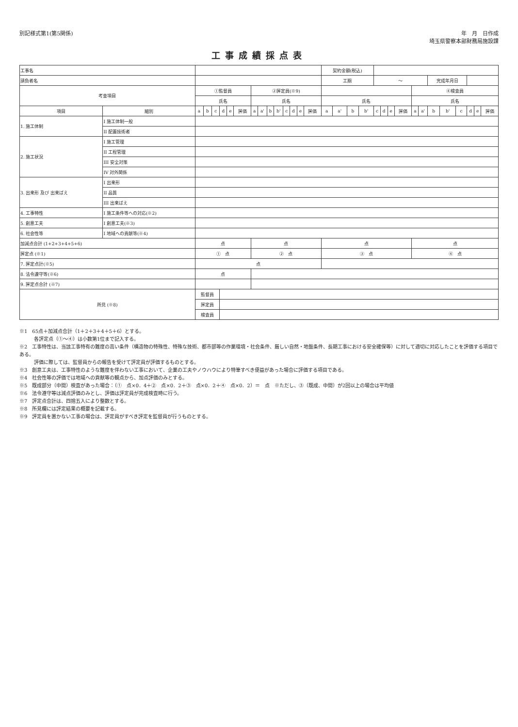別記様式第1(第5関係) 年　月　日作成
埼玉県警察本部財務局施設課
工事成績採点表
| 工事名 | | | | | | | | | | | | | | | | 契約金額(税込) | | | | | | | | | | | | | | | |
| 請負者名 | | | | | | | | | | | | | | | | 工期 | | | | ～ | | | | | | 完成年月日 | | | | | |
| 考査項目 | | ①監督員 | | | | | | ②評定員(※9) | | | | | | | | | | | | | | | | ④検査員 | | | | | | | |
| | | 氏名 | | | | | | 氏名 | | | | | | | | 氏名 | | | | | | | | 氏名 | | | | | | | |
| 項目 | 細別 | a | b | c | d | e | 評価 | a | a' | b | b' | c | d | e | 評価 | a | a' | b | b' | c | d | e | 評価 | a | a' | b | b' | c | d | e | 評価 |
| 1. 施工体制 | I 施工体制一般 | | | | | | | | | | | | | | | | | | | | | | | | | | | | | | |
| | II 配置技術者 | | | | | | | | | | | | | | | | | | | | | | | | | | | | | | |
| 2. 施工状況 | I 施工管理 | | | | | | | | | | | | | | | | | | | | | | | | | | | | | | |
| | II 工程管理 | | | | | | | | | | | | | | | | | | | | | | | | | | | | | | |
| | III 安全対策 | | | | | | | | | | | | | | | | | | | | | | | | | | | | | | |
| | IV 対外関係 | | | | | | | | | | | | | | | | | | | | | | | | | | | | | | |
| 3. 出来形 及び 出来ばえ | I 出来形 | | | | | | | | | | | | | | | | | | | | | | | | | | | | | | |
| | II 品質 | | | | | | | | | | | | | | | | | | | | | | | | | | | | | | |
| | III 出来ばえ | | | | | | | | | | | | | | | | | | | | | | | | | | | | | | |
| 4. 工事特性 | I 施工条件等への対応(※2) | | | | | | | | | | | | | | | | | | | | | | | | | | | | | | |
| 5. 創意工夫 | I 創意工夫(※3) | | | | | | | | | | | | | | | | | | | | | | | | | | | | | | |
| 6. 社会性等 | I 地域への貢献等(※4) | | | | | | | | | | | | | | | | | | | | | | | | | | | | | | |
| 加減点合計 (1+2+3+4+5+6) | | 点 | | | | | | 点 | | | | | | | | 点 | | | | | | | | 点 | | | | | | | |
| 評定点 (※1) | | ① 点 | | | | | | ② 点 | | | | | | | | ③ 点 | | | | | | | | ④ 点 | | | | | | | |
| 7. 評定点計(※5) | | 点 | | | | | | | | | | | | | | | | | | | | | | | | | | | | | |
| 8. 法令遵守等(※6) | | 点 | | | | | | | | | | | | | | | | | | | | | | | | | | | | | |
| 9. 評定点合計 (※7) | | | | | | | | | | | | | | | | | | | | | | | | | | | | | | | |
| 所見 (※8) | | 監督員 | | | | | | | | | | | | | | | | | | | | | | | | | | | | | |
| | | 評定員 | | | | | | | | | | | | | | | | | | | | | | | | | | | | | |
| | | 検査員 | | | | | | | | | | | | | | | | | | | | | | | | | | | | | |
※1　65点＋加減点合計（1＋2＋3＋4＋5＋6）とする。
　　　各評定点（①～④）は小数第1位まで記入する。
※2　工事特性は、当該工事特有の難度の高い条件（構造物の特殊性、特殊な技術、都市部等の作業環境・社会条件、厳しい自然・地盤条件、長期工事における安全確保等）に対して適切に対応したことを評価する項目である。
　　　評価に際しては、監督員からの報告を受けて評定員が評価するものとする。
※3　創意工夫は、工事特性のような難度を伴わない工事において、企業の工夫やノウハウにより特筆すべき便益があった場合に評価する項目である。
※4　社会性等の評価では地域への貢献等の観点から、加点評価のみとする。
※5　既成部分（中間）検査があった場合：（①　点×0．4＋②　点×0．2＋③　点×0．2＋④　点×0．2）＝　点　※ただし、③（既成、中間）が2回以上の場合は平均値
※6　法令遵守等は減点評価のみとし、評価は評定員が完成検査時に行う。
※7　評定点合計は、四捨五入により整数とする。
※8　所見欄には評定結果の概要を記載する。
※9　評定員を置かない工事の場合は、評定員がすべき評定を監督員が行うものとする。